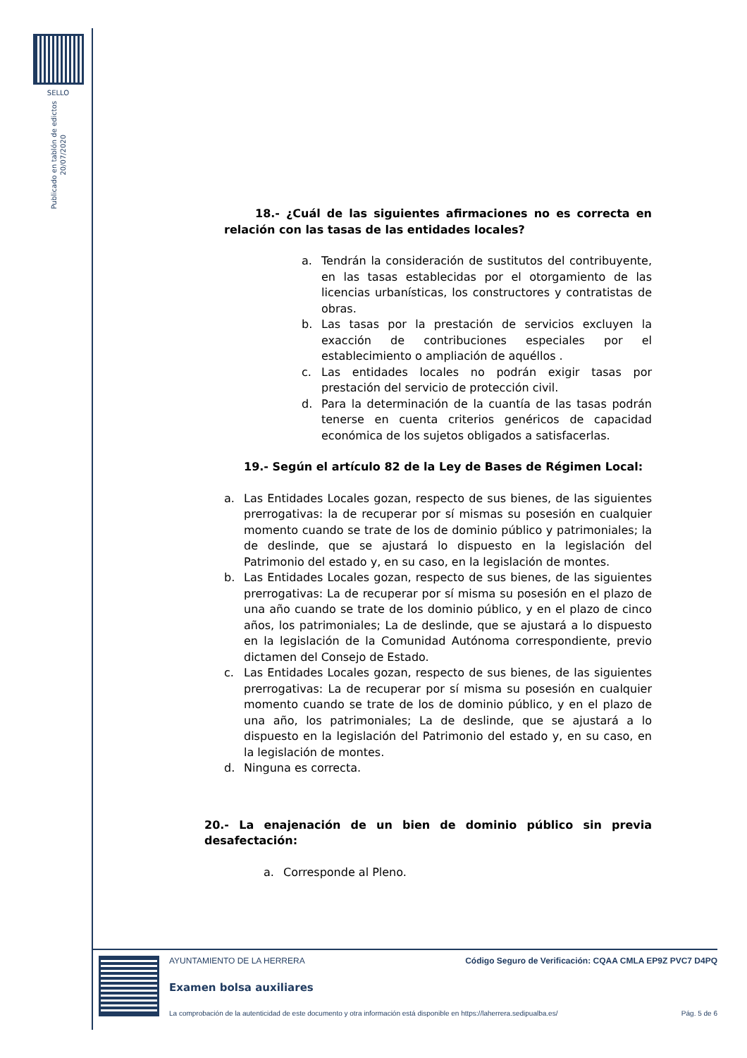SELLO
Publicado en tablón de edictos
20/07/2020
18.- ¿Cuál de las siguientes afirmaciones no es correcta en relación con las tasas de las entidades locales?
a. Tendrán la consideración de sustitutos del contribuyente, en las tasas establecidas por el otorgamiento de las licencias urbanísticas, los constructores y contratistas de obras.
b. Las tasas por la prestación de servicios excluyen la exacción de contribuciones especiales por el establecimiento o ampliación de aquéllos .
c. Las entidades locales no podrán exigir tasas por prestación del servicio de protección civil.
d. Para la determinación de la cuantía de las tasas podrán tenerse en cuenta criterios genéricos de capacidad económica de los sujetos obligados a satisfacerlas.
19.- Según el artículo 82 de la Ley de Bases de Régimen Local:
a. Las Entidades Locales gozan, respecto de sus bienes, de las siguientes prerrogativas: la de recuperar por sí mismas su posesión en cualquier momento cuando se trate de los de dominio público y patrimoniales; la de deslinde, que se ajustará lo dispuesto en la legislación del Patrimonio del estado y, en su caso, en la legislación de montes.
b. Las Entidades Locales gozan, respecto de sus bienes, de las siguientes prerrogativas: La de recuperar por sí misma su posesión en el plazo de una año cuando se trate de los dominio público, y en el plazo de cinco años, los patrimoniales; La de deslinde, que se ajustará a lo dispuesto en la legislación de la Comunidad Autónoma correspondiente, previo dictamen del Consejo de Estado.
c. Las Entidades Locales gozan, respecto de sus bienes, de las siguientes prerrogativas: La de recuperar por sí misma su posesión en cualquier momento cuando se trate de los de dominio público, y en el plazo de una año, los patrimoniales; La de deslinde, que se ajustará a lo dispuesto en la legislación del Patrimonio del estado y, en su caso, en la legislación de montes.
d. Ninguna es correcta.
20.- La enajenación de un bien de dominio público sin previa desafectación:
a. Corresponde al Pleno.
AYUNTAMIENTO DE LA HERRERA Código Seguro de Verificación: CQAA CMLA EP9Z PVC7 D4PQ
Examen bolsa auxiliares
La comprobación de la autenticidad de este documento y otra información está disponible en https://laherrera.sedipualba.es/ Pág. 5 de 6